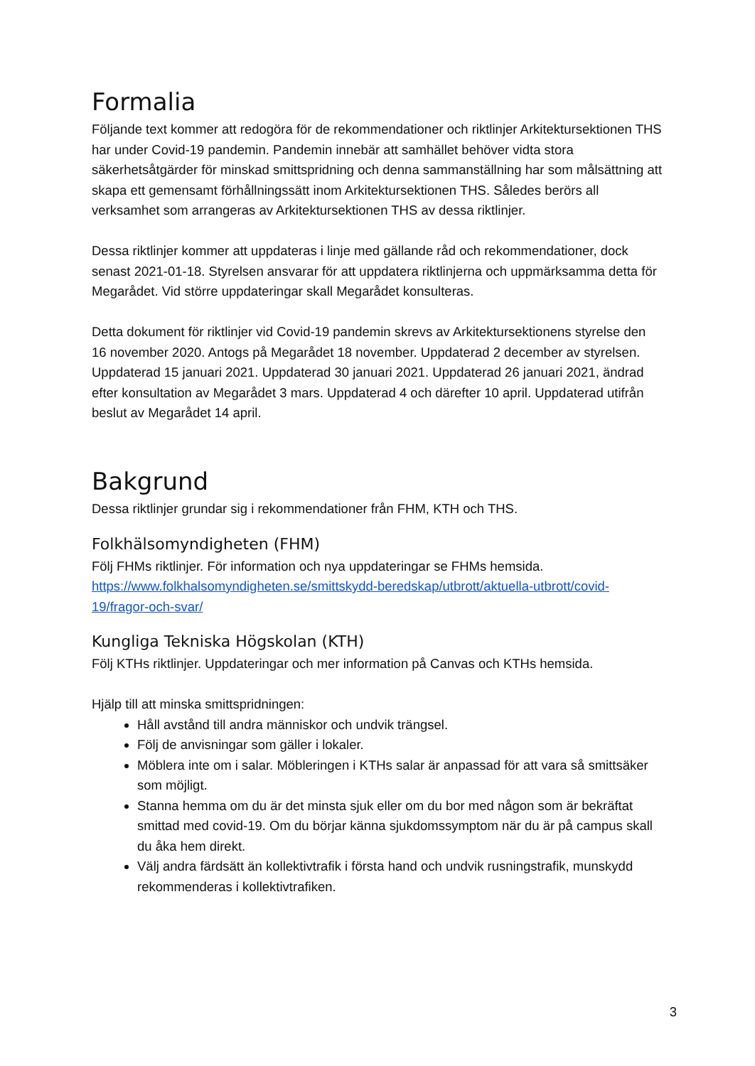Formalia
Följande text kommer att redogöra för de rekommendationer och riktlinjer Arkitektursektionen THS har under Covid-19 pandemin. Pandemin innebär att samhället behöver vidta stora säkerhetsåtgärder för minskad smittspridning och denna sammanställning har som målsättning att skapa ett gemensamt förhållningssätt inom Arkitektursektionen THS. Således berörs all verksamhet som arrangeras av Arkitektursektionen THS av dessa riktlinjer.
Dessa riktlinjer kommer att uppdateras i linje med gällande råd och rekommendationer, dock senast 2021-01-18. Styrelsen ansvarar för att uppdatera riktlinjerna och uppmärksamma detta för Megarådet. Vid större uppdateringar skall Megarådet konsulteras.
Detta dokument för riktlinjer vid Covid-19 pandemin skrevs av Arkitektursektionens styrelse den 16 november 2020. Antogs på Megarådet 18 november. Uppdaterad 2 december av styrelsen. Uppdaterad 15 januari 2021. Uppdaterad 30 januari 2021. Uppdaterad 26 januari 2021, ändrad efter konsultation av Megarådet 3 mars. Uppdaterad 4 och därefter 10 april. Uppdaterad utifrån beslut av Megarådet 14 april.
Bakgrund
Dessa riktlinjer grundar sig i rekommendationer från FHM, KTH och THS.
Folkhälsomyndigheten (FHM)
Följ FHMs riktlinjer. För information och nya uppdateringar se FHMs hemsida. https://www.folkhalsomyndigheten.se/smittskydd-beredskap/utbrott/aktuella-utbrott/covid-19/fragor-och-svar/
Kungliga Tekniska Högskolan (KTH)
Följ KTHs riktlinjer. Uppdateringar och mer information på Canvas och KTHs hemsida.
Hjälp till att minska smittspridningen:
Håll avstånd till andra människor och undvik trängsel.
Följ de anvisningar som gäller i lokaler.
Möblera inte om i salar. Möbleringen i KTHs salar är anpassad för att vara så smittsäker som möjligt.
Stanna hemma om du är det minsta sjuk eller om du bor med någon som är bekräftat smittad med covid-19. Om du börjar känna sjukdomssymptom när du är på campus skall du åka hem direkt.
Välj andra färdsätt än kollektivtrafik i första hand och undvik rusningstrafik, munskydd rekommenderas i kollektivtrafiken.
3